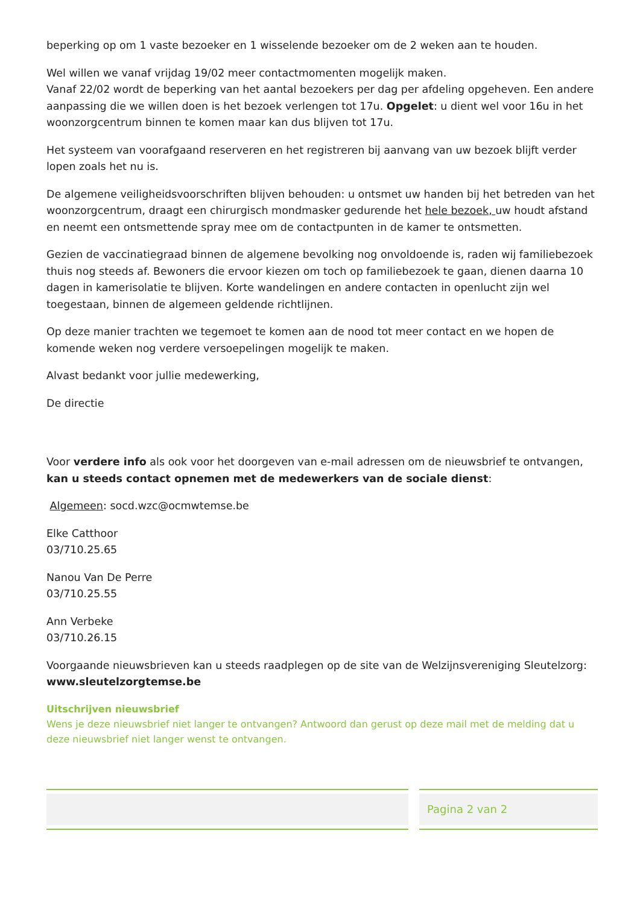beperking op om 1 vaste bezoeker en 1 wisselende bezoeker om de 2 weken aan te houden.
Wel willen we vanaf vrijdag 19/02 meer contactmomenten mogelijk maken.
Vanaf 22/02 wordt de beperking van het aantal bezoekers per dag per afdeling opgeheven. Een andere aanpassing die we willen doen is het bezoek verlengen tot 17u. Opgelet: u dient wel voor 16u in het woonzorgcentrum binnen te komen maar kan dus blijven tot 17u.
Het systeem van voorafgaand reserveren en het registreren bij aanvang van uw bezoek blijft verder lopen zoals het nu is.
De algemene veiligheidsvoorschriften blijven behouden: u ontsmet uw handen bij het betreden van het woonzorgcentrum, draagt een chirurgisch mondmasker gedurende het hele bezoek, uw houdt afstand en neemt een ontsmettende spray mee om de contactpunten in de kamer te ontsmetten.
Gezien de vaccinatiegraad binnen de algemene bevolking nog onvoldoende is, raden wij familiebezoek thuis nog steeds af. Bewoners die ervoor kiezen om toch op familiebezoek te gaan, dienen daarna 10 dagen in kamerisolatie te blijven. Korte wandelingen en andere contacten in openlucht zijn wel toegestaan, binnen de algemeen geldende richtlijnen.
Op deze manier trachten we tegemoet te komen aan de nood tot meer contact en we hopen de komende weken nog verdere versoepelingen mogelijk te maken.
Alvast bedankt voor jullie medewerking,
De directie
Voor verdere info als ook voor het doorgeven van e-mail adressen om de nieuwsbrief te ontvangen, kan u steeds contact opnemen met de medewerkers van de sociale dienst:
Algemeen: socd.wzc@ocmwtemse.be
Elke Catthoor
03/710.25.65
Nanou Van De Perre
03/710.25.55
Ann Verbeke
03/710.26.15
Voorgaande nieuwsbrieven kan u steeds raadplegen op de site van de Welzijnsvereniging Sleutelzorg: www.sleutelzorgtemse.be
Uitschrijven nieuwsbrief
Wens je deze nieuwsbrief niet langer te ontvangen? Antwoord dan gerust op deze mail met de melding dat u deze nieuwsbrief niet langer wenst te ontvangen.
Pagina 2 van 2